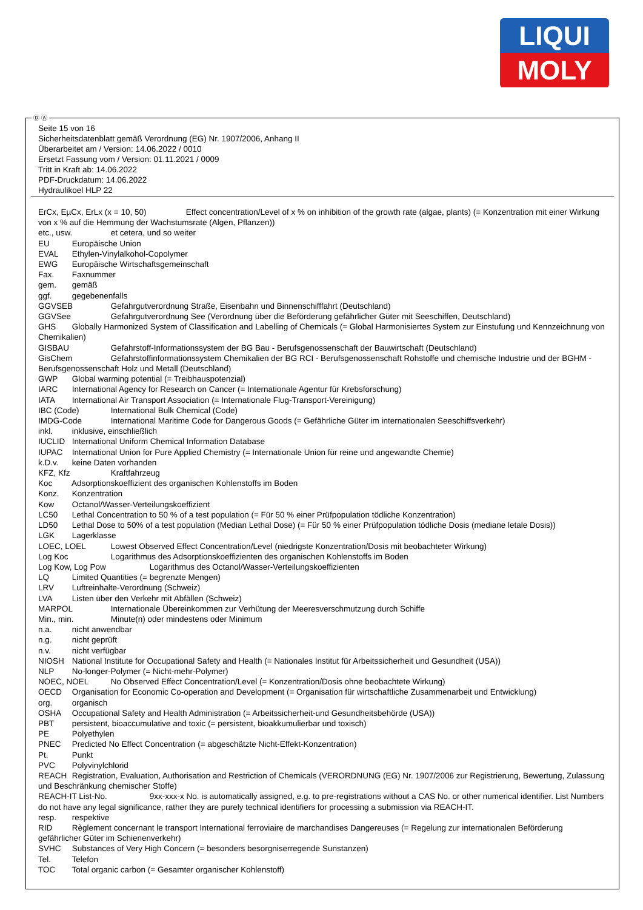LIQUI
MOLY
Seite 15 von 16
Sicherheitsdatenblatt gemäß Verordnung (EG) Nr. 1907/2006, Anhang II
Überarbeitet am / Version: 14.06.2022 / 0010
Ersetzt Fassung vom / Version: 01.11.2021 / 0009
Tritt in Kraft ab: 14.06.2022
PDF-Druckdatum: 14.06.2022
Hydraulikoel HLP 22
ErCx, EµCx, ErLx (x = 10, 50) Effect concentration/Level of x % on inhibition of the growth rate (algae, plants) (= Konzentration mit einer Wirkung von x % auf die Hemmung der Wachstumsrate (Algen, Pflanzen))
etc., usw. et cetera, und so weiter
EU Europäische Union
EVAL Ethylen-Vinylalkohol-Copolymer
EWG Europäische Wirtschaftsgemeinschaft
Fax. Faxnummer
gem. gemäß
ggf. gegebenenfalls
GGVSEB Gefahrgutverordnung Straße, Eisenbahn und Binnenschifffahrt (Deutschland)
GGVSee Gefahrgutverordnung See (Verordnung über die Beförderung gefährlicher Güter mit Seeschiffen, Deutschland)
GHS Globally Harmonized System of Classification and Labelling of Chemicals (= Global Harmonisiertes System zur Einstufung und Kennzeichnung von Chemikalien)
GISBAU Gefahrstoff-Informationssystem der BG Bau - Berufsgenossenschaft der Bauwirtschaft (Deutschland)
GisChem Gefahrstoffinformationssystem Chemikalien der BG RCI - Berufsgenossenschaft Rohstoffe und chemische Industrie und der BGHM - Berufsgenossenschaft Holz und Metall (Deutschland)
GWP Global warming potential (= Treibhauspotenzial)
IARC International Agency for Research on Cancer (= Internationale Agentur für Krebsforschung)
IATA International Air Transport Association (= Internationale Flug-Transport-Vereinigung)
IBC (Code) International Bulk Chemical (Code)
IMDG-Code International Maritime Code for Dangerous Goods (= Gefährliche Güter im internationalen Seeschiffsverkehr)
inkl. inklusive, einschließlich
IUCLID International Uniform Chemical Information Database
IUPAC International Union for Pure Applied Chemistry (= Internationale Union für reine und angewandte Chemie)
k.D.v. keine Daten vorhanden
KFZ, Kfz Kraftfahrzeug
Koc Adsorptionskoeffizient des organischen Kohlenstoffs im Boden
Konz. Konzentration
Kow Octanol/Wasser-Verteilungskoeffizient
LC50 Lethal Concentration to 50 % of a test population (= Für 50 % einer Prüfpopulation tödliche Konzentration)
LD50 Lethal Dose to 50% of a test population (Median Lethal Dose) (= Für 50 % einer Prüfpopulation tödliche Dosis (mediane letale Dosis))
LGK Lagerklasse
LOEC, LOEL Lowest Observed Effect Concentration/Level (niedrigste Konzentration/Dosis mit beobachteter Wirkung)
Log Koc Logarithmus des Adsorptionskoeffizienten des organischen Kohlenstoffs im Boden
Log Kow, Log Pow Logarithmus des Octanol/Wasser-Verteilungskoeffizienten
LQ Limited Quantities (= begrenzte Mengen)
LRV Luftreinhalte-Verordnung (Schweiz)
LVA Listen über den Verkehr mit Abfällen (Schweiz)
MARPOL Internationale Übereinkommen zur Verhütung der Meeresverschmutzung durch Schiffe
Min., min. Minute(n) oder mindestens oder Minimum
n.a. nicht anwendbar
n.g. nicht geprüft
n.v. nicht verfügbar
NIOSH National Institute for Occupational Safety and Health (= Nationales Institut für Arbeitssicherheit und Gesundheit (USA))
NLP No-longer-Polymer (= Nicht-mehr-Polymer)
NOEC, NOEL No Observed Effect Concentration/Level (= Konzentration/Dosis ohne beobachtete Wirkung)
OECD Organisation for Economic Co-operation and Development (= Organisation für wirtschaftliche Zusammenarbeit und Entwicklung)
org. organisch
OSHA Occupational Safety and Health Administration (= Arbeitssicherheit-und Gesundheitsbehörde (USA))
PBT persistent, bioaccumulative and toxic (= persistent, bioakkumulierbar und toxisch)
PE Polyethylen
PNEC Predicted No Effect Concentration (= abgeschätzte Nicht-Effekt-Konzentration)
Pt. Punkt
PVC Polyvinylchlorid
REACH Registration, Evaluation, Authorisation and Restriction of Chemicals (VERORDNUNG (EG) Nr. 1907/2006 zur Registrierung, Bewertung, Zulassung und Beschränkung chemischer Stoffe)
REACH-IT List-No. 9xx-xxx-x No. is automatically assigned, e.g. to pre-registrations without a CAS No. or other numerical identifier. List Numbers do not have any legal significance, rather they are purely technical identifiers for processing a submission via REACH-IT.
resp. respektive
RID Règlement concernant le transport International ferroviaire de marchandises Dangereuses (= Regelung zur internationalen Beförderung gefährlicher Güter im Schienenverkehr)
SVHC Substances of Very High Concern (= besonders besorgniserregende Sunstanzen)
Tel. Telefon
TOC Total organic carbon (= Gesamter organischer Kohlenstoff)
Ⓓ Ⓐ